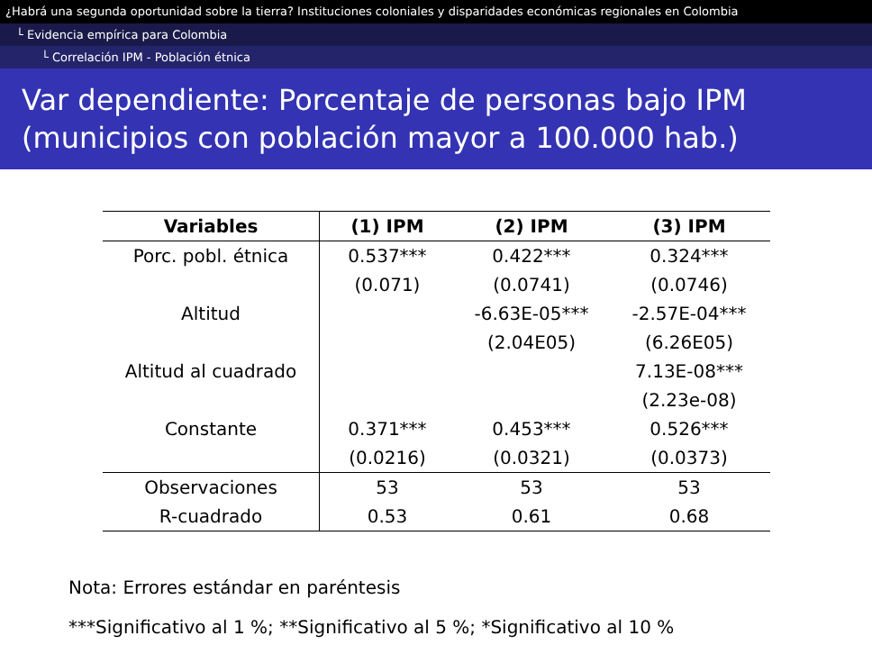¿Habrá una segunda oportunidad sobre la tierra? Instituciones coloniales y disparidades económicas regionales en Colombia
└ Evidencia empírica para Colombia
└ Correlación IPM - Población étnica
Var dependiente: Porcentaje de personas bajo IPM (municipios con población mayor a 100.000 hab.)
| Variables | (1) IPM | (2) IPM | (3) IPM |
| --- | --- | --- | --- |
| Porc. pobl. étnica | 0.537*** | 0.422*** | 0.324*** |
| | (0.071) | (0.0741) | (0.0746) |
| Altitud | | -6.63E-05*** | -2.57E-04*** |
| | | (2.04E05) | (6.26E05) |
| Altitud al cuadrado | | | 7.13E-08*** |
| | | | (2.23e-08) |
| Constante | 0.371*** | 0.453*** | 0.526*** |
| | (0.0216) | (0.0321) | (0.0373) |
| Observaciones | 53 | 53 | 53 |
| R-cuadrado | 0.53 | 0.61 | 0.68 |
Nota: Errores estándar en paréntesis
***Significativo al 1 %; **Significativo al 5 %; *Significativo al 10 %